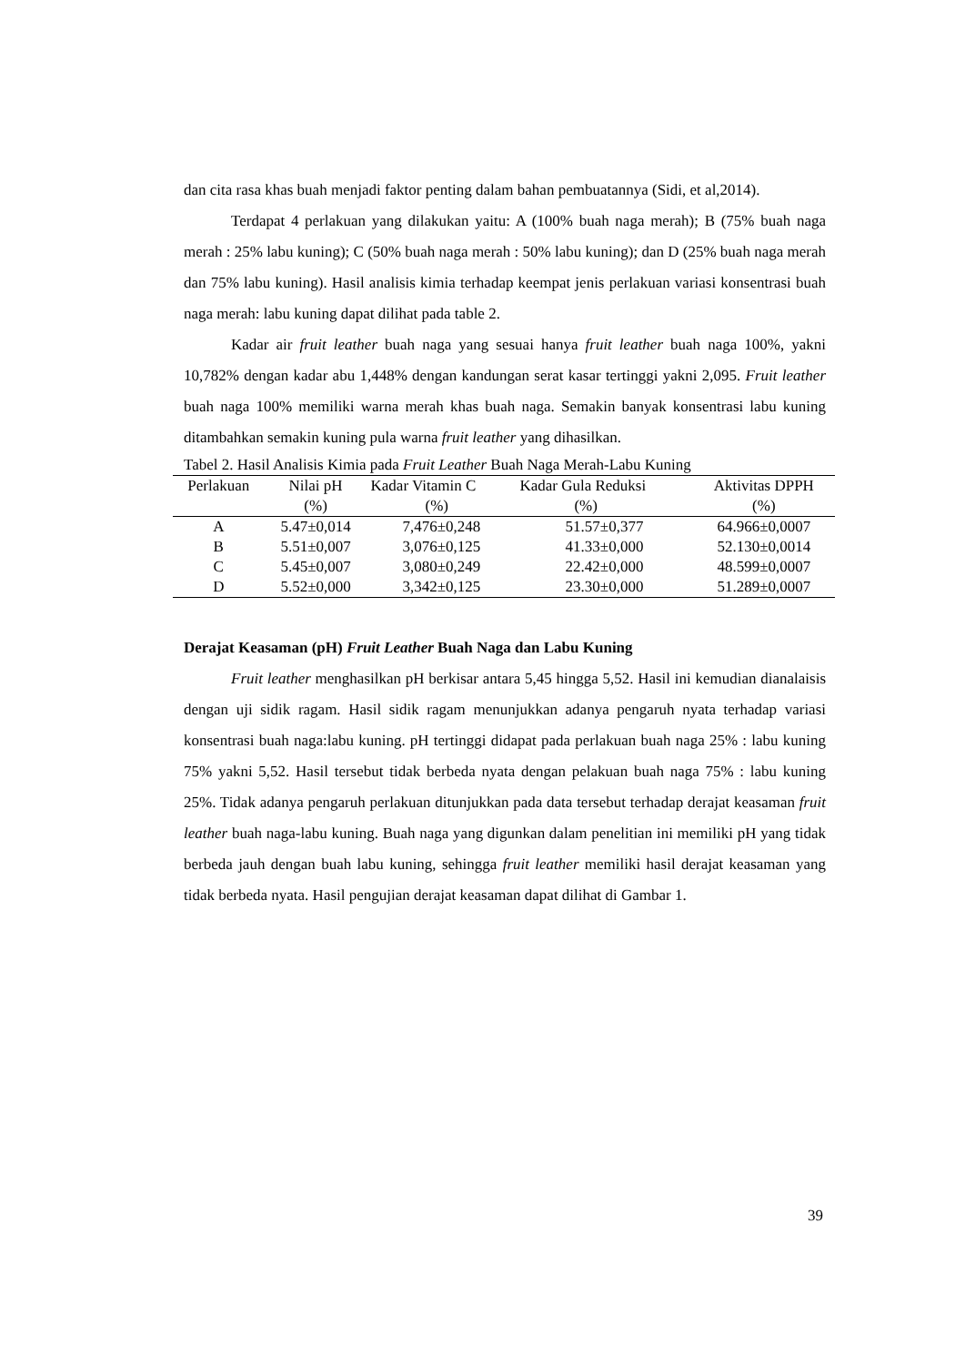dan cita rasa khas buah menjadi faktor penting dalam bahan pembuatannya (Sidi, et al,2014).
Terdapat 4 perlakuan yang dilakukan yaitu: A (100% buah naga merah); B (75% buah naga merah : 25% labu kuning); C (50% buah naga merah : 50% labu kuning); dan D (25% buah naga merah dan 75% labu kuning). Hasil analisis kimia terhadap keempat jenis perlakuan variasi konsentrasi buah naga merah: labu kuning dapat dilihat pada table 2.
Kadar air fruit leather buah naga yang sesuai hanya fruit leather buah naga 100%, yakni 10,782% dengan kadar abu 1,448% dengan kandungan serat kasar tertinggi yakni 2,095. Fruit leather buah naga 100% memiliki warna merah khas buah naga. Semakin banyak konsentrasi labu kuning ditambahkan semakin kuning pula warna fruit leather yang dihasilkan.
Tabel 2. Hasil Analisis Kimia pada Fruit Leather Buah Naga Merah-Labu Kuning
| Perlakuan | Nilai pH (%) | Kadar Vitamin C (%) | Kadar Gula Reduksi (%) | Aktivitas DPPH (%) |
| --- | --- | --- | --- | --- |
| A | 5.47±0,014 | 7,476±0,248 | 51.57±0,377 | 64.966±0,0007 |
| B | 5.51±0,007 | 3,076±0,125 | 41.33±0,000 | 52.130±0,0014 |
| C | 5.45±0,007 | 3,080±0,249 | 22.42±0,000 | 48.599±0,0007 |
| D | 5.52±0,000 | 3,342±0,125 | 23.30±0,000 | 51.289±0,0007 |
Derajat Keasaman (pH) Fruit Leather Buah Naga dan Labu Kuning
Fruit leather menghasilkan pH berkisar antara 5,45 hingga 5,52. Hasil ini kemudian dianalaisis dengan uji sidik ragam. Hasil sidik ragam menunjukkan adanya pengaruh nyata terhadap variasi konsentrasi buah naga:labu kuning. pH tertinggi didapat pada perlakuan buah naga 25% : labu kuning 75% yakni 5,52. Hasil tersebut tidak berbeda nyata dengan pelakuan buah naga 75% : labu kuning 25%. Tidak adanya pengaruh perlakuan ditunjukkan pada data tersebut terhadap derajat keasaman fruit leather buah naga-labu kuning. Buah naga yang digunkan dalam penelitian ini memiliki pH yang tidak berbeda jauh dengan buah labu kuning, sehingga fruit leather memiliki hasil derajat keasaman yang tidak berbeda nyata. Hasil pengujian derajat keasaman dapat dilihat di Gambar 1.
39